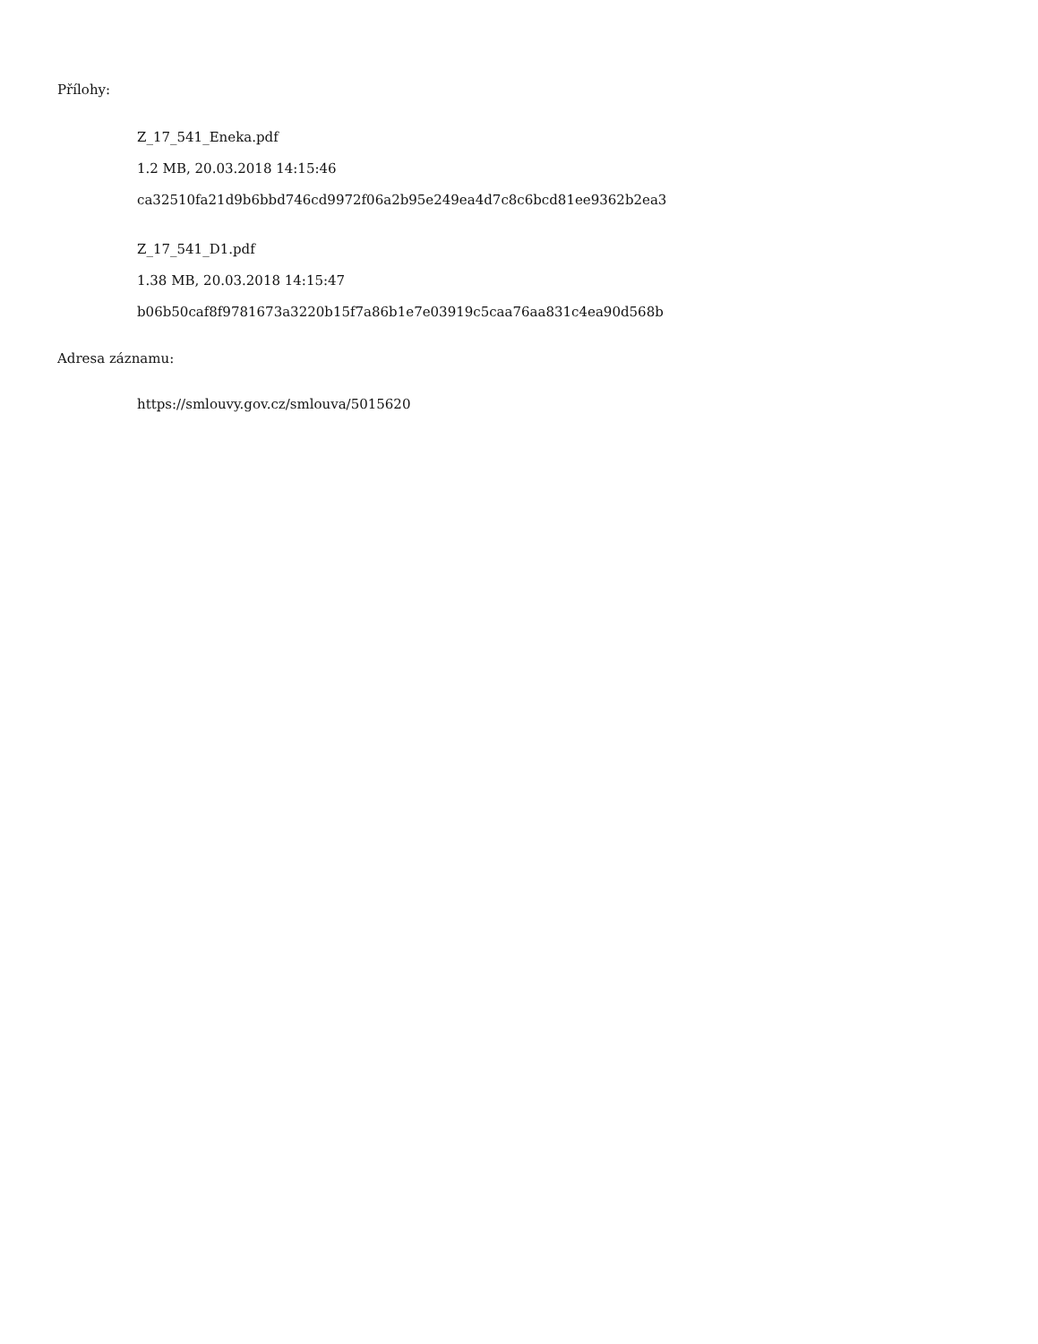Přílohy:
Z_17_541_Eneka.pdf
1.2 MB, 20.03.2018 14:15:46
ca32510fa21d9b6bbd746cd9972f06a2b95e249ea4d7c8c6bcd81ee9362b2ea3
Z_17_541_D1.pdf
1.38 MB, 20.03.2018 14:15:47
b06b50caf8f9781673a3220b15f7a86b1e7e03919c5caa76aa831c4ea90d568b
Adresa záznamu:
https://smlouvy.gov.cz/smlouva/5015620